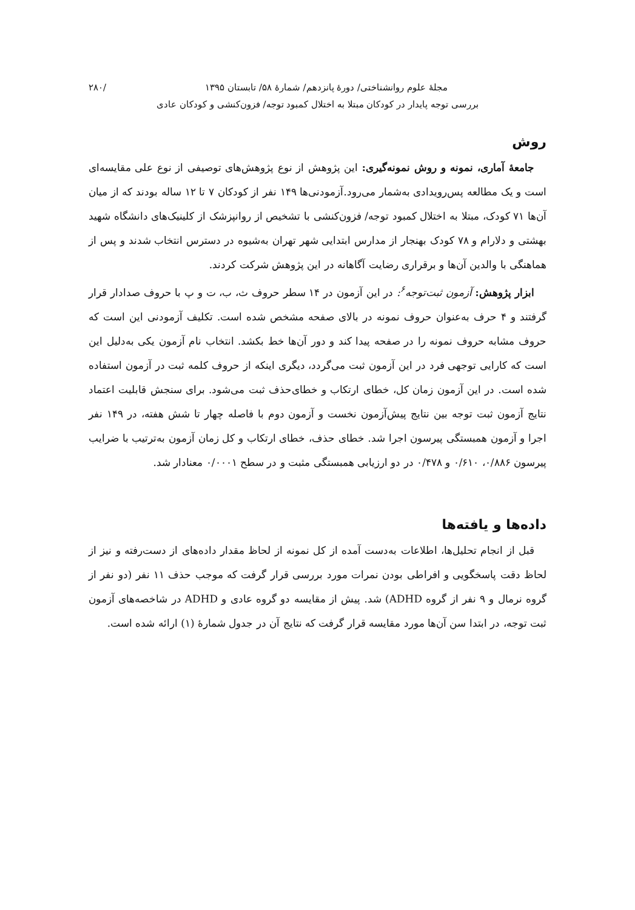مجلهٔ علوم روانشناختی/ دورهٔ پانزدهم/ شمارهٔ ۵۸/ تابستان ۱۳۹۵ /۲۸۰
بررسی توجه پایدار در کودکان مبتلا به اختلال کمبود توجه/ فزون‌کنشی و کودکان عادی
روش
جامعهٔ آماری، نمونه و روش نمونه‌گیری: این پژوهش از نوع پژوهش‌های توصیفی از نوع علی مقایسه‌ای است و یک مطالعه پس‌رویدادی به‌شمار می‌رود.آزمودنی‌ها ۱۴۹ نفر از کودکان ۷ تا ۱۲ ساله بودند که از میان آن‌ها ۷۱ کودک، مبتلا به اختلال کمبود توجه/ فزون‌کنشی با تشخیص از روانپزشک از کلینیک‌های دانشگاه شهید بهشتی و دلارام و ۷۸ کودک بهنجار از مدارس ابتدایی شهر تهران به‌شیوه در دسترس انتخاب شدند و پس از هماهنگی با والدین آن‌ها و برقراری رضایت آگاهانه در این پژوهش شرکت کردند.
ابزار پژوهش: آزمون ثبت‌توجه<sup>۶</sup>: در این آزمون در ۱۴ سطر حروف ث، ب، ت و پ با حروف صدادار قرار گرفتند و ۴ حرف به‌عنوان حروف نمونه در بالای صفحه مشخص شده است. تکلیف آزمودنی این است که حروف مشابه حروف نمونه را در صفحه پیدا کند و دور آن‌ها خط بکشد. انتخاب نام آزمون یکی به‌دلیل این است که کارایی توجهی فرد در این آزمون ثبت می‌گردد، دیگری اینکه از حروف کلمه ثبت در آزمون استفاده شده است. در این آزمون زمان کل، خطای ارتکاب و خطای‌حذف ثبت می‌شود. برای سنجش قابلیت اعتماد نتایج آزمون ثبت توجه بین نتایج پیش‌آزمون نخست و آزمون دوم با فاصله چهار تا شش هفته، در ۱۴۹ نفر اجرا و آزمون همبستگی پیرسون اجرا شد. خطای حذف، خطای ارتکاب و کل زمان آزمون به‌ترتیب با ضرایب پیرسون ۰/۸۸۶، ۰/۶۱۰ و ۰/۴۷۸ در دو ارزیابی همبستگی مثبت و در سطح ۰/۰۰۰۱ معنادار شد.
داده‌ها و یافته‌ها
قبل از انجام تحلیل‌ها، اطلاعات به‌دست آمده از کل نمونه از لحاظ مقدار داده‌های از دست‌رفته و نیز از لحاظ دقت پاسخگویی و افراطی بودن نمرات مورد بررسی قرار گرفت که موجب حذف ۱۱ نفر (دو نفر از گروه نرمال و ۹ نفر از گروه ADHD) شد. پیش از مقایسه دو گروه عادی و ADHD در شاخصه‌های آزمون ثبت توجه، در ابتدا سن آن‌ها مورد مقایسه قرار گرفت که نتایج آن در جدول شمارهٔ (۱) ارائه شده است.